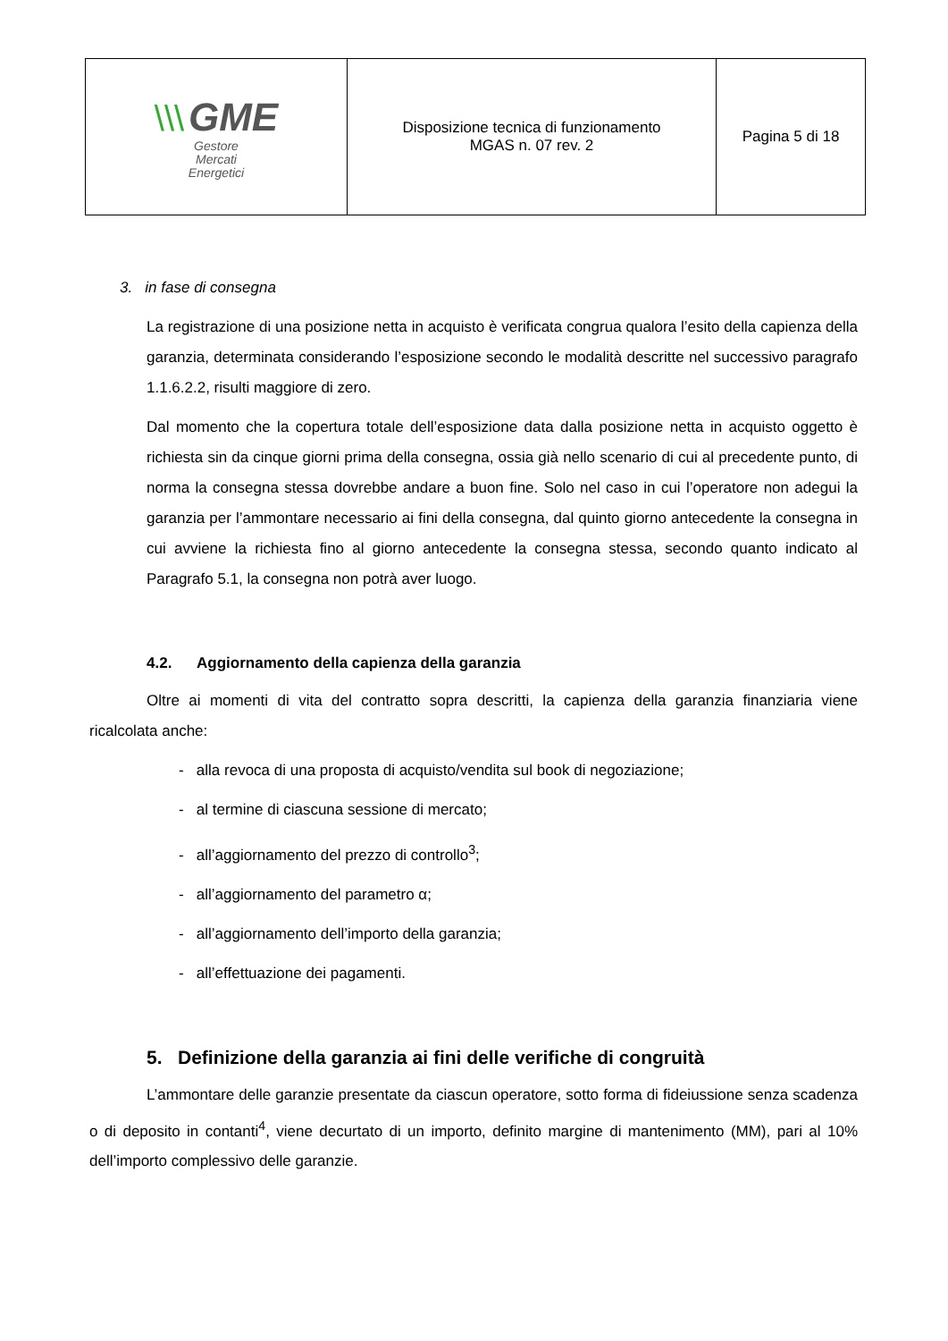| \\\ GME Gestore Mercati Energetici | Disposizione tecnica di funzionamento MGAS n. 07 rev. 2 | Pagina 5 di 18 |
3. in fase di consegna
La registrazione di una posizione netta in acquisto è verificata congrua qualora l’esito della capienza della garanzia, determinata considerando l’esposizione secondo le modalità descritte nel successivo paragrafo 1.1.6.2.2, risulti maggiore di zero.
Dal momento che la copertura totale dell’esposizione data dalla posizione netta in acquisto oggetto è richiesta sin da cinque giorni prima della consegna, ossia già nello scenario di cui al precedente punto, di norma la consegna stessa dovrebbe andare a buon fine. Solo nel caso in cui l’operatore non adegui la garanzia per l’ammontare necessario ai fini della consegna, dal quinto giorno antecedente la consegna in cui avviene la richiesta fino al giorno antecedente la consegna stessa, secondo quanto indicato al Paragrafo 5.1, la consegna non potrà aver luogo.
4.2. Aggiornamento della capienza della garanzia
Oltre ai momenti di vita del contratto sopra descritti, la capienza della garanzia finanziaria viene ricalcolata anche:
- alla revoca di una proposta di acquisto/vendita sul book di negoziazione;
- al termine di ciascuna sessione di mercato;
- all’aggiornamento del prezzo di controllo<sup>3</sup>;
- all’aggiornamento del parametro α;
- all’aggiornamento dell’importo della garanzia;
- all’effettuazione dei pagamenti.
5. Definizione della garanzia ai fini delle verifiche di congruità
L’ammontare delle garanzie presentate da ciascun operatore, sotto forma di fideiussione senza scadenza o di deposito in contanti<sup>4</sup>, viene decurtato di un importo, definito margine di mantenimento (MM), pari al 10% dell’importo complessivo delle garanzie.